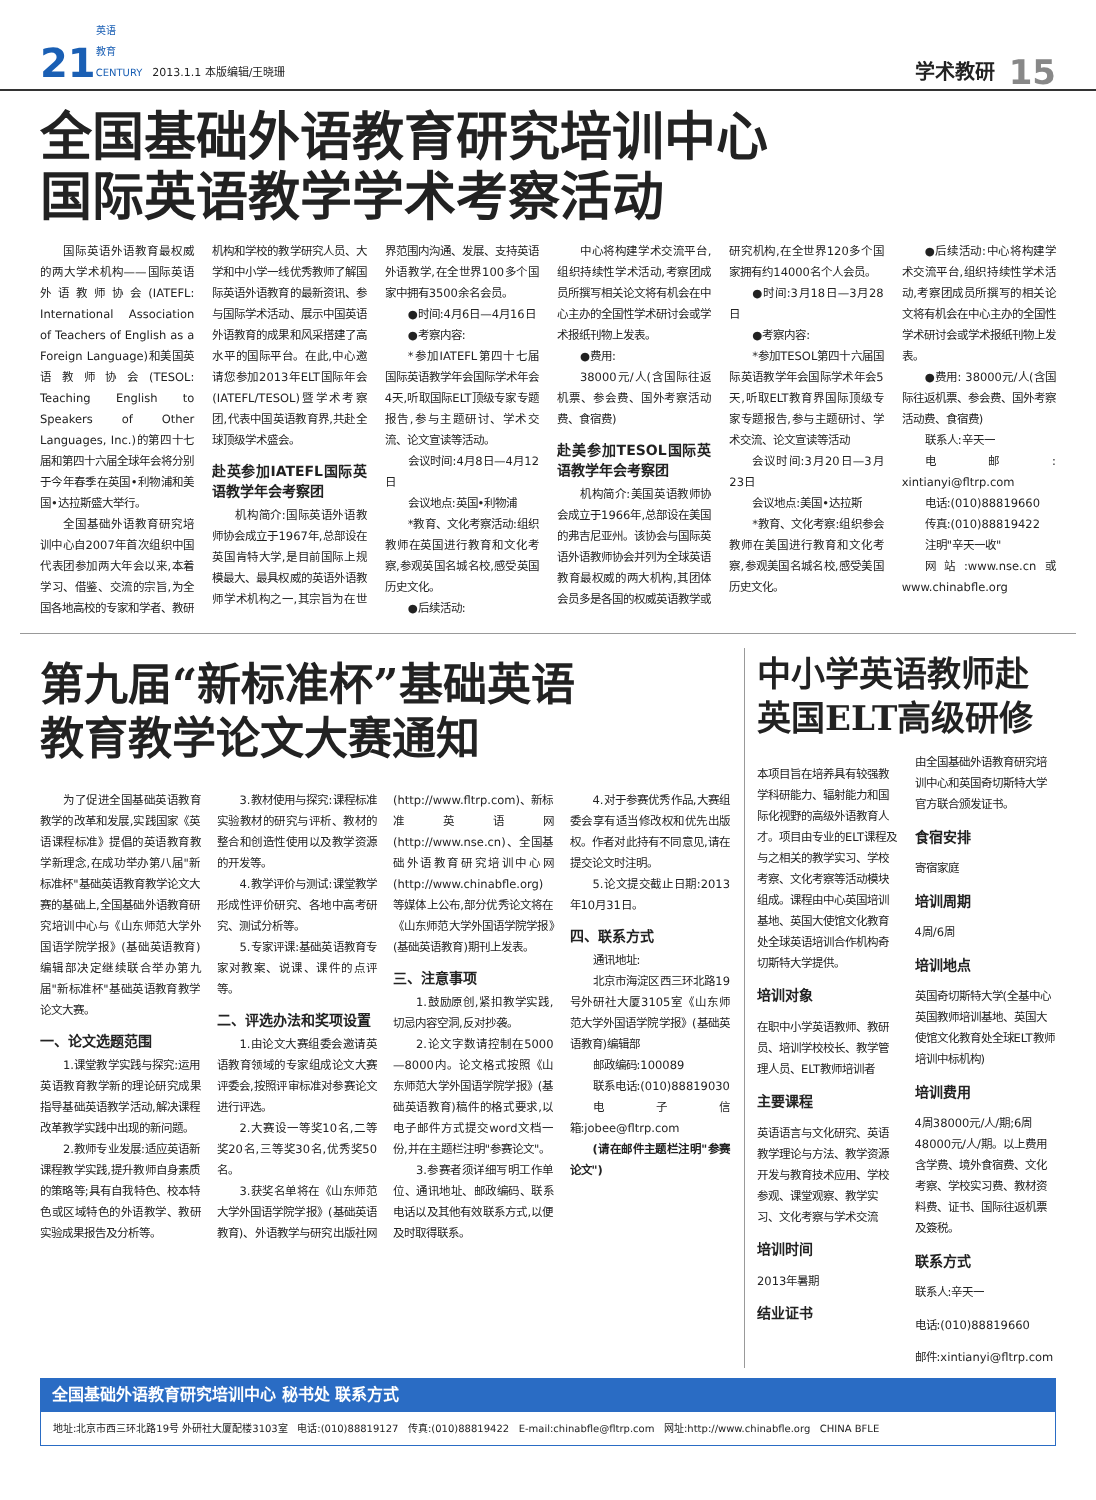21 英语
教育
CENTURY 2013.1.1 本版编辑/王晓珊 学术教研 15
全国基础外语教育研究培训中心
国际英语教学学术考察活动
国际英语外语教育最权威的两大学术机构——国际英语外语教师协会(IATEFL: International Association of Teachers of English as a Foreign Language)和美国英语教师协会(TESOL: Teaching English to Speakers of Other Languages, Inc.)的第四十七届和第四十六届全球年会将分别于今年春季在英国•利物浦和美国•达拉斯盛大举行。
全国基础外语教育研究培训中心自2007年首次组织中国代表团参加两大年会以来,本着学习、借鉴、交流的宗旨,为全国各地高校的专家和学者、教研机构和学校的教学研究人员、大学和中小学一线优秀教师了解国际英语外语教育的最新资讯、参与国际学术活动、展示中国英语外语教育的成果和风采搭建了高水平的国际平台。在此,中心邀请您参加2013年ELT国际年会(IATEFL/TESOL)暨学术考察团,代表中国英语教育界,共赴全球顶级学术盛会。
赴英参加IATEFL国际英语教学年会考察团
机构简介:国际英语外语教师协会成立于1967年,总部设在英国肯特大学,是目前国际上规模最大、最具权威的英语外语教师学术机构之一,其宗旨为在世界范围内沟通、发展、支持英语外语教学,在全世界100多个国家中拥有3500余名会员。
●时间:4月6日—4月16日
●考察内容:
*参加IATEFL第四十七届国际英语教学年会国际学术年会4天,听取国际ELT顶级专家专题报告,参与主题研讨、学术交流、论文宣读等活动。
会议时间:4月8日—4月12日
会议地点:英国•利物浦
*教育、文化考察活动:组织教师在英国进行教育和文化考察,参观英国名城名校,感受英国历史文化。
●后续活动:
中心将构建学术交流平台,组织持续性学术活动,考察团成员所撰写相关论文将有机会在中心主办的全国性学术研讨会或学术报纸刊物上发表。
●费用:
38000元/人(含国际往返机票、参会费、国外考察活动费、食宿费)
赴美参加TESOL国际英语教学年会考察团
机构简介:美国英语教师协会成立于1966年,总部设在美国的弗吉尼亚州。该协会与国际英语外语教师协会并列为全球英语教育最权威的两大机构,其团体会员多是各国的权威英语教学或研究机构,在全世界120多个国家拥有约14000名个人会员。
●时间:3月18日—3月28日
●考察内容:
*参加TESOL第四十六届国际英语教学年会国际学术年会5天,听取ELT教育界国际顶级专家专题报告,参与主题研讨、学术交流、论文宣读等活动
会议时间:3月20日—3月23日
会议地点:美国•达拉斯
*教育、文化考察:组织参会教师在美国进行教育和文化考察,参观美国名城名校,感受美国历史文化。
●后续活动:中心将构建学术交流平台,组织持续性学术活动,考察团成员所撰写的相关论文将有机会在中心主办的全国性学术研讨会或学术报纸刊物上发表。
●费用: 38000元/人(含国际往返机票、参会费、国外考察活动费、食宿费)
联系人:辛天一
电邮: xintianyi@fltrp.com
电话:(010)88819660
传真:(010)88819422
注明"辛天一收"
网站:www.nse.cn或www.chinabfle.org
第九届“新标准杯”基础英语
教育教学论文大赛通知
为了促进全国基础英语教育教学的改革和发展,实践国家《英语课程标准》提倡的英语教育教学新理念,在成功举办第八届"新标准杯"基础英语教育教学论文大赛的基础上,全国基础外语教育研究培训中心与《山东师范大学外国语学院学报》(基础英语教育)编辑部决定继续联合举办第九届"新标准杯"基础英语教育教学论文大赛。
一、论文选题范围
1.课堂教学实践与探究:运用英语教育教学新的理论研究成果指导基础英语教学活动,解决课程改革教学实践中出现的新问题。
2.教师专业发展:适应英语新课程教学实践,提升教师自身素质的策略等;具有自我特色、校本特色或区域特色的外语教学、教研实验成果报告及分析等。
3.教材使用与探究:课程标准实验教材的研究与评析、教材的整合和创造性使用以及教学资源的开发等。
4.教学评价与测试:课堂教学形成性评价研究、各地中高考研究、测试分析等。
5.专家评课:基础英语教育专家对教案、说课、课件的点评等。
二、评选办法和奖项设置
1.由论文大赛组委会邀请英语教育领域的专家组成论文大赛评委会,按照评审标准对参赛论文进行评选。
2.大赛设一等奖10名,二等奖20名,三等奖30名,优秀奖50名。
3.获奖名单将在《山东师范大学外国语学院学报》(基础英语教育)、外语教学与研究出版社网(http://www.fltrp.com)、新标准英语网(http://www.nse.cn)、全国基础外语教育研究培训中心网(http://www.chinabfle.org)等媒体上公布,部分优秀论文将在《山东师范大学外国语学院学报》(基础英语教育)期刊上发表。
三、注意事项
1.鼓励原创,紧扣教学实践,切忌内容空洞,反对抄袭。
2.论文字数请控制在5000—8000内。论文格式按照《山东师范大学外国语学院学报》(基础英语教育)稿件的格式要求,以电子邮件方式提交word文档一份,并在主题栏注明"参赛论文"。
3.参赛者须详细写明工作单位、通讯地址、邮政编码、联系电话以及其他有效联系方式,以便及时取得联系。
4.对于参赛优秀作品,大赛组委会享有适当修改权和优先出版权。作者对此持有不同意见,请在提交论文时注明。
5.论文提交截止日期:2013年10月31日。
四、联系方式
通讯地址:
北京市海淀区西三环北路19号外研社大厦3105室《山东师范大学外国语学院学报》(基础英语教育)编辑部
邮政编码:100089
联系电话:(010)88819030
电子信箱:jobee@fltrp.com
(请在邮件主题栏注明"参赛论文")
中小学英语教师赴
英国ELT高级研修
本项目旨在培养具有较强教学科研能力、辐射能力和国际化视野的高级外语教育人才。项目由专业的ELT课程及与之相关的教学实习、学校考察、文化考察等活动模块组成。课程由中心英国培训基地、英国大使馆文化教育处全球英语培训合作机构奇切斯特大学提供。
培训对象
在职中小学英语教师、教研员、培训学校校长、教学管理人员、ELT教师培训者
主要课程
英语语言与文化研究、英语教学理论与方法、教学资源开发与教育技术应用、学校参观、课堂观察、教学实习、文化考察与学术交流
培训时间
2013年暑期
结业证书
由全国基础外语教育研究培训中心和英国奇切斯特大学官方联合颁发证书。
食宿安排
寄宿家庭
培训周期
4周/6周
培训地点
英国奇切斯特大学(全基中心英国教师培训基地、英国大使馆文化教育处全球ELT教师培训中标机构)
培训费用
4周38000元/人/期;6周48000元/人/期。以上费用含学费、境外食宿费、文化考察、学校实习费、教材资料费、证书、国际往返机票及簽税。
联系方式
联系人:辛天一
电话:(010)88819660
邮件:xintianyi@fltrp.com
全国基础外语教育研究培训中心 秘书处 联系方式
地址:北京市西三环北路19号 外研社大厦配楼3103室 电话:(010)88819127 传真:(010)88819422 E-mail:chinabfle@fltrp.com 网址:http://www.chinabfle.org CHINA BFLE